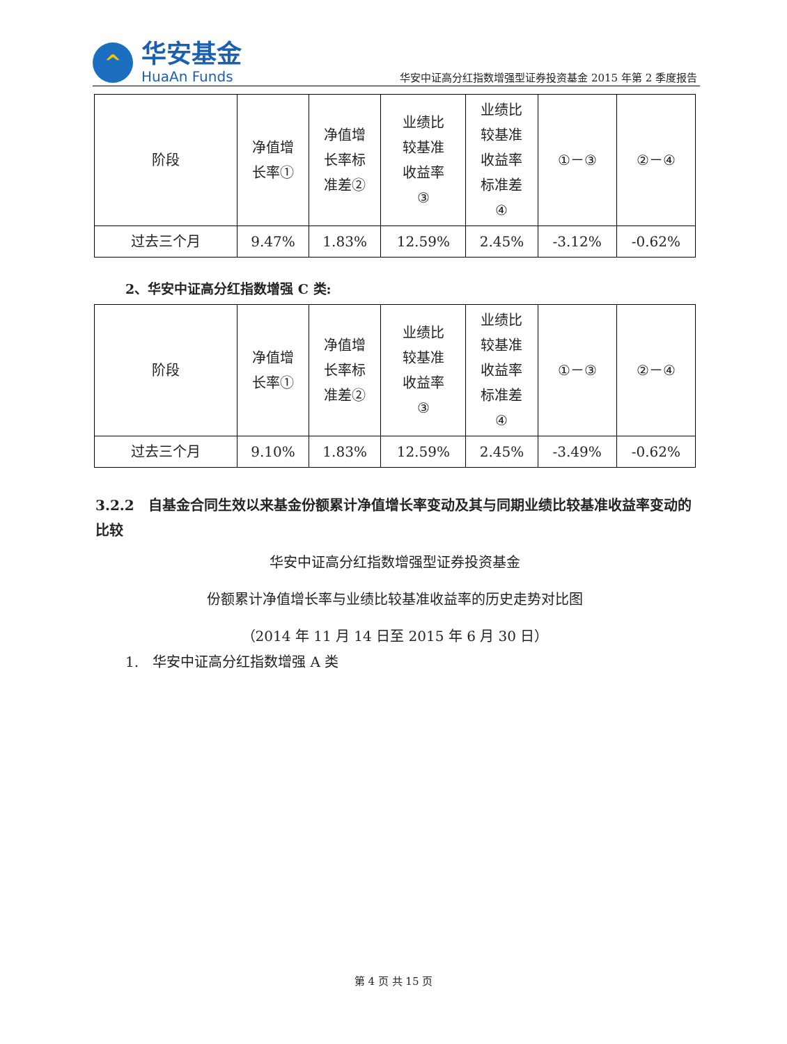^
华安基金
HuaAn Funds
华安中证高分红指数增强型证券投资基金 2015 年第 2 季度报告
| 阶段 | 净值增 长率① | 净值增 长率标 准差② | 业绩比 较基准 收益率 ③ | 业绩比 较基准 收益率 标准差 ④ | ①－③ | ②－④ |
| 过去三个月 | 9.47% | 1.83% | 12.59% | 2.45% | -3.12% | -0.62% |
2、华安中证高分红指数增强 C 类:
| 阶段 | 净值增 长率① | 净值增 长率标 准差② | 业绩比 较基准 收益率 ③ | 业绩比 较基准 收益率 标准差 ④ | ①－③ | ②－④ |
| 过去三个月 | 9.10% | 1.83% | 12.59% | 2.45% | -3.49% | -0.62% |
3.2.2　自基金合同生效以来基金份额累计净值增长率变动及其与同期业绩比较基准收益率变动的比较
华安中证高分红指数增强型证券投资基金
份额累计净值增长率与业绩比较基准收益率的历史走势对比图
（2014 年 11 月 14 日至 2015 年 6 月 30 日）
1.　华安中证高分红指数增强 A 类
第 4 页 共 15 页